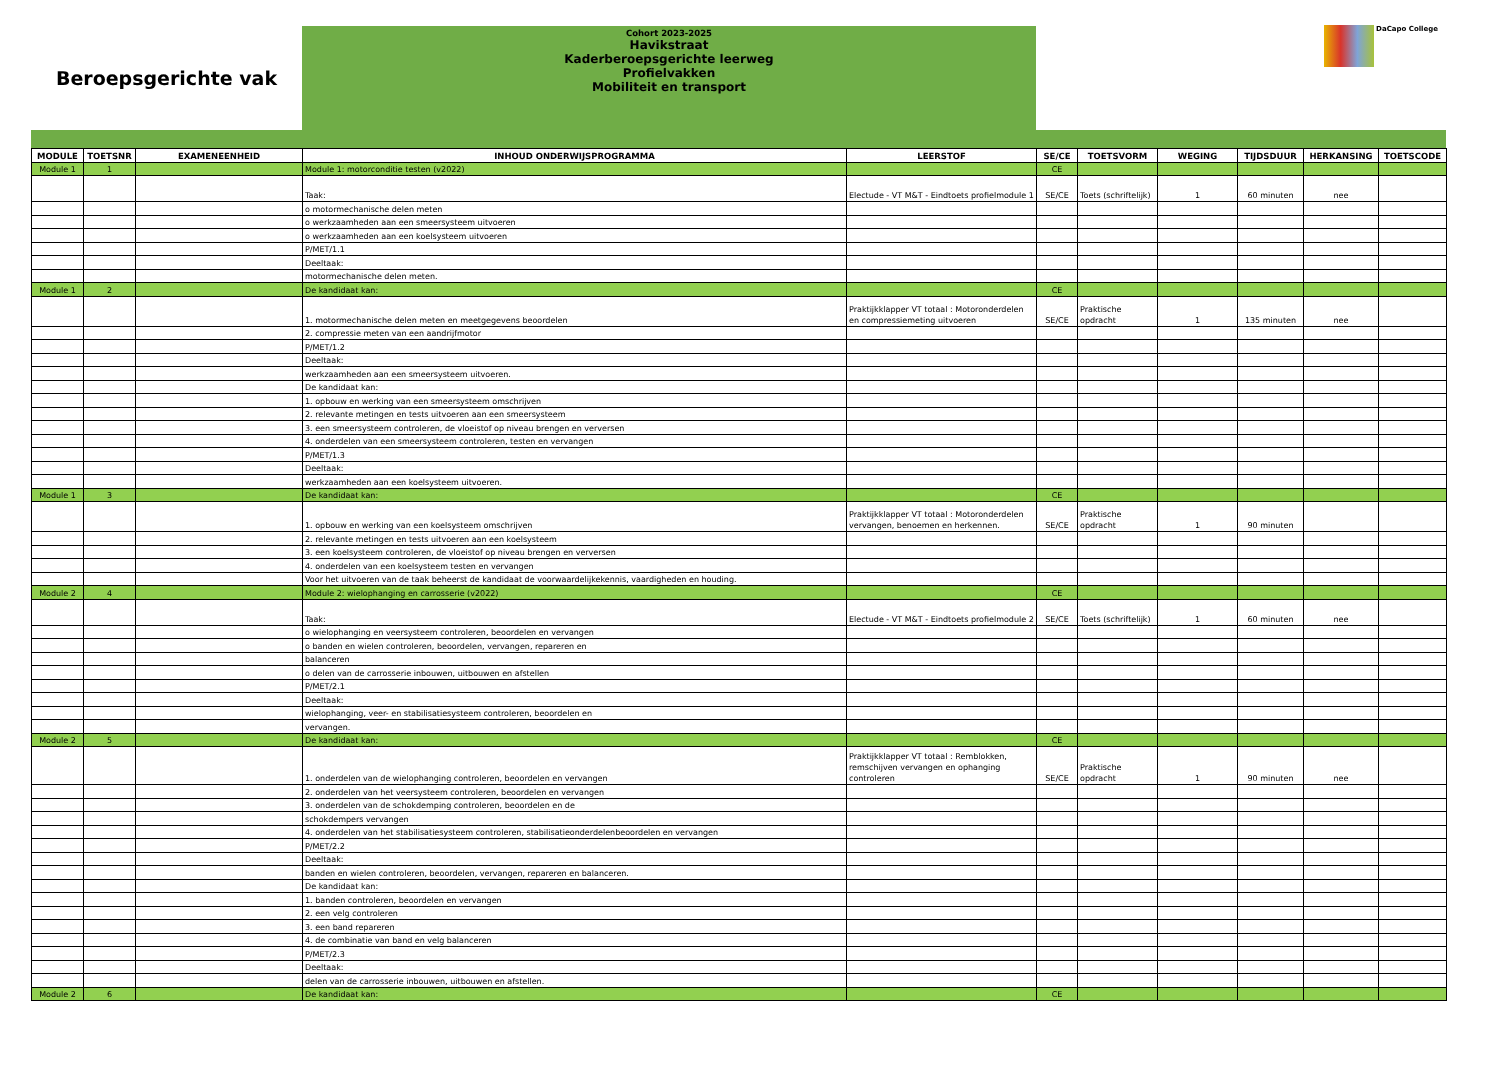Beroepsgerichte vak
Cohort 2023-2025
Havikstraat
Kaderberoepsgerichte leerweg
Profielvakken
Mobiliteit en transport
DaCapo College
| MODULE | TOETSNR | EXAMENEENHEID | INHOUD ONDERWIJSPROGRAMMA | LEERSTOF | SE/CE | TOETSVORM | WEGING | TIJDSDUUR | HERKANSING | TOETSCODE |
| --- | --- | --- | --- | --- | --- | --- | --- | --- | --- | --- |
| Module 1 | 1 | | Module 1: motorconditie testen (v2022) | | CE | | | | | |
| | | | Taak: | Electude - VT M&T - Eindtoets profielmodule 1 | SE/CE | Toets (schriftelijk) | 1 | 60 minuten | nee | |
| | | | o motormechanische delen meten | | | | | | | |
| | | | o werkzaamheden aan een smeersysteem uitvoeren | | | | | | | |
| | | | o werkzaamheden aan een koelsysteem uitvoeren | | | | | | | |
| | | | P/MET/1.1 | | | | | | | |
| | | | Deeltaak: | | | | | | | |
| | | | motormechanische delen meten. | | | | | | | |
| Module 1 | 2 | | De kandidaat kan: | | CE | | | | | |
| | | | 1. motormechanische delen meten en meetgegevens beoordelen | Praktijkklapper VT totaal : Motoronderdelen en compressiemeting uitvoeren | SE/CE | Praktische opdracht | 1 | 135 minuten | nee | |
| | | | 2. compressie meten van een aandrijfmotor | | | | | | | |
| | | | P/MET/1.2 | | | | | | | |
| | | | Deeltaak: | | | | | | | |
| | | | werkzaamheden aan een smeersysteem uitvoeren. | | | | | | | |
| | | | De kandidaat kan: | | | | | | | |
| | | | 1. opbouw en werking van een smeersysteem omschrijven | | | | | | | |
| | | | 2. relevante metingen en tests uitvoeren aan een smeersysteem | | | | | | | |
| | | | 3. een smeersysteem controleren, de vloeistof op niveau brengen en verversen | | | | | | | |
| | | | 4. onderdelen van een smeersysteem controleren, testen en vervangen | | | | | | | |
| | | | P/MET/1.3 | | | | | | | |
| | | | Deeltaak: | | | | | | | |
| | | | werkzaamheden aan een koelsysteem uitvoeren. | | | | | | | |
| Module 1 | 3 | | De kandidaat kan: | | CE | | | | | |
| | | | 1. opbouw en werking van een koelsysteem omschrijven | Praktijkklapper VT totaal : Motoronderdelen vervangen, benoemen en herkennen. | SE/CE | Praktische opdracht | 1 | 90 minuten | | |
| | | | 2. relevante metingen en tests uitvoeren aan een koelsysteem | | | | | | | |
| | | | 3. een koelsysteem controleren, de vloeistof op niveau brengen en verversen | | | | | | | |
| | | | 4. onderdelen van een koelsysteem testen en vervangen | | | | | | | |
| | | | Voor het uitvoeren van de taak beheerst de kandidaat de voorwaardelijkekennis, vaardigheden en houding. | | | | | | | |
| Module 2 | 4 | | Module 2: wielophanging en carrosserie (v2022) | | CE | | | | | |
| | | | Taak: | Electude - VT M&T - Eindtoets profielmodule 2 | SE/CE | Toets (schriftelijk) | 1 | 60 minuten | nee | |
| | | | o wielophanging en veersysteem controleren, beoordelen en vervangen | | | | | | | |
| | | | o banden en wielen controleren, beoordelen, vervangen, repareren en | | | | | | | |
| | | | balanceren | | | | | | | |
| | | | o delen van de carrosserie inbouwen, uitbouwen en afstellen | | | | | | | |
| | | | P/MET/2.1 | | | | | | | |
| | | | Deeltaak: | | | | | | | |
| | | | wielophanging, veer- en stabilisatiesysteem controleren, beoordelen en | | | | | | | |
| | | | vervangen. | | | | | | | |
| Module 2 | 5 | | De kandidaat kan: | | CE | | | | | |
| | | | 1. onderdelen van de wielophanging controleren, beoordelen en vervangen | Praktijkklapper VT totaal : Remblokken, remschijven vervangen en ophanging controleren | SE/CE | Praktische opdracht | 1 | 90 minuten | nee | |
| | | | 2. onderdelen van het veersysteem controleren, beoordelen en vervangen | | | | | | | |
| | | | 3. onderdelen van de schokdemping controleren, beoordelen en de | | | | | | | |
| | | | schokdempers vervangen | | | | | | | |
| | | | 4. onderdelen van het stabilisatiesysteem controleren, stabilisatieonderdelenbeoordelen en vervangen | | | | | | | |
| | | | P/MET/2.2 | | | | | | | |
| | | | Deeltaak: | | | | | | | |
| | | | banden en wielen controleren, beoordelen, vervangen, repareren en balanceren. | | | | | | | |
| | | | De kandidaat kan: | | | | | | | |
| | | | 1. banden controleren, beoordelen en vervangen | | | | | | | |
| | | | 2. een velg controleren | | | | | | | |
| | | | 3. een band repareren | | | | | | | |
| | | | 4. de combinatie van band en velg balanceren | | | | | | | |
| | | | P/MET/2.3 | | | | | | | |
| | | | Deeltaak: | | | | | | | |
| | | | delen van de carrosserie inbouwen, uitbouwen en afstellen. | | | | | | | |
| Module 2 | 6 | | De kandidaat kan: | | CE | | | | | |